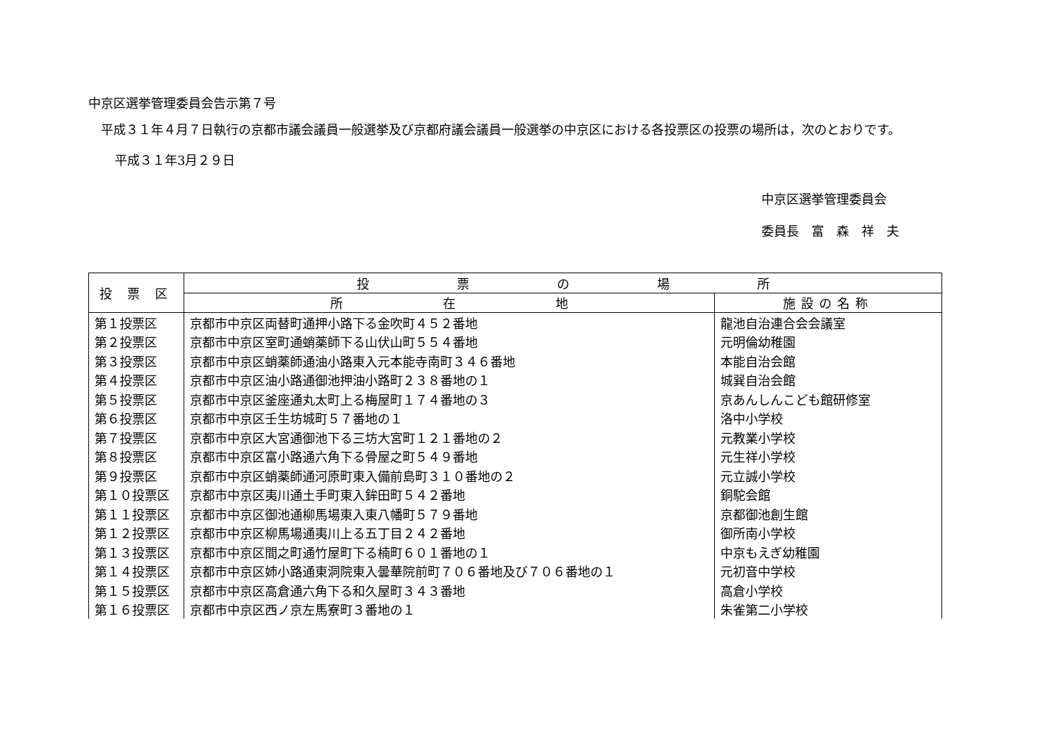中京区選挙管理委員会告示第７号
平成３１年４月７日執行の京都市議会議員一般選挙及び京都府議会議員一般選挙の中京区における各投票区の投票の場所は，次のとおりです。
平成３１年3月２９日
中京区選挙管理委員会
委員長　富　森　祥　夫
| 投 票 区 | 投 票 の 場 所 | |
| --- | --- | --- |
| | 所 在 地 | 施設の名称 |
| 第１投票区 | 京都市中京区両替町通押小路下る金吹町４５２番地 | 龍池自治連合会会議室 |
| 第２投票区 | 京都市中京区室町通蛸薬師下る山伏山町５５４番地 | 元明倫幼稚園 |
| 第３投票区 | 京都市中京区蛸薬師通油小路東入元本能寺南町３４６番地 | 本能自治会館 |
| 第４投票区 | 京都市中京区油小路通御池押油小路町２３８番地の１ | 城巽自治会館 |
| 第５投票区 | 京都市中京区釜座通丸太町上る梅屋町１７４番地の３ | 京あんしんこども館研修室 |
| 第６投票区 | 京都市中京区壬生坊城町５７番地の１ | 洛中小学校 |
| 第７投票区 | 京都市中京区大宮通御池下る三坊大宮町１２１番地の２ | 元教業小学校 |
| 第８投票区 | 京都市中京区富小路通六角下る骨屋之町５４９番地 | 元生祥小学校 |
| 第９投票区 | 京都市中京区蛸薬師通河原町東入備前島町３１０番地の２ | 元立誠小学校 |
| 第１０投票区 | 京都市中京区夷川通土手町東入鉾田町５４２番地 | 銅駝会館 |
| 第１１投票区 | 京都市中京区御池通柳馬場東入東八幡町５７９番地 | 京都御池創生館 |
| 第１２投票区 | 京都市中京区柳馬場通夷川上る五丁目２４２番地 | 御所南小学校 |
| 第１３投票区 | 京都市中京区間之町通竹屋町下る楠町６０１番地の１ | 中京もえぎ幼稚園 |
| 第１４投票区 | 京都市中京区姉小路通東洞院東入曇華院前町７０６番地及び７０６番地の１ | 元初音中学校 |
| 第１５投票区 | 京都市中京区高倉通六角下る和久屋町３４３番地 | 高倉小学校 |
| 第１６投票区 | 京都市中京区西ノ京左馬寮町３番地の１ | 朱雀第二小学校 |